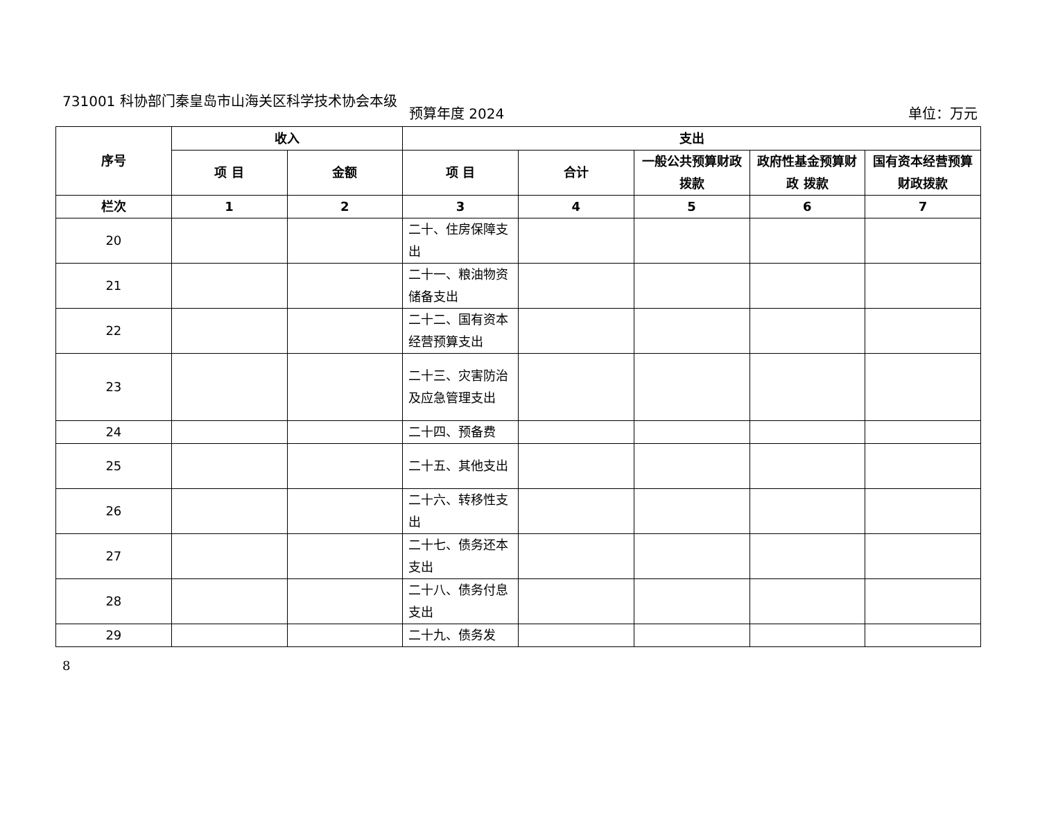731001 科协部门秦皇岛市山海关区科学技术协会本级
预算年度 2024 单位：万元
| 序号 | 收入 | | 支出 | | | | |
| --- | --- | --- | --- | --- | --- | --- | --- |
| | 项 目 | 金额 | 项 目 | 合计 | 一般公共预算财政拨款 | 政府性基金预算财政 拨款 | 国有资本经营预算财政拨款 |
| 栏次 | 1 | 2 | 3 | 4 | 5 | 6 | 7 |
| 20 | | | 二十、住房保障支出 | | | | |
| 21 | | | 二十一、粮油物资储备支出 | | | | |
| 22 | | | 二十二、国有资本经营预算支出 | | | | |
| 23 | | | 二十三、灾害防治及应急管理支出 | | | | |
| 24 | | | 二十四、预备费 | | | | |
| 25 | | | 二十五、其他支出 | | | | |
| 26 | | | 二十六、转移性支出 | | | | |
| 27 | | | 二十七、债务还本支出 | | | | |
| 28 | | | 二十八、债务付息支出 | | | | |
| 29 | | | 二十九、债务发 | | | | |
8